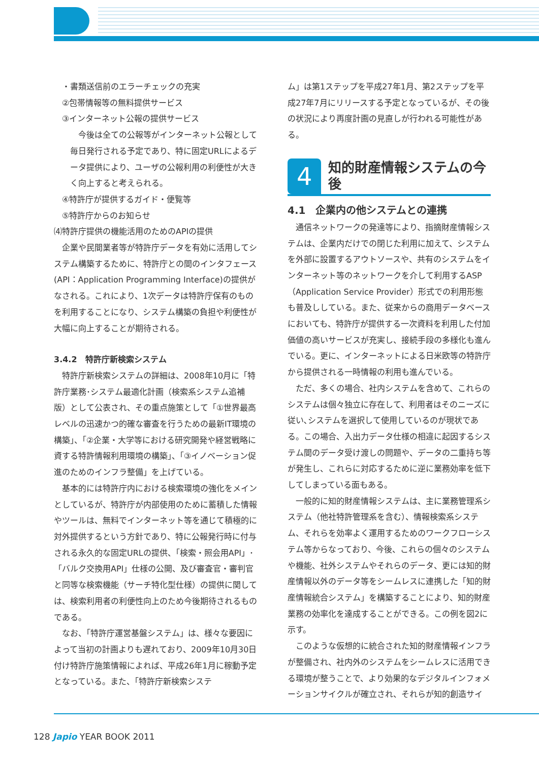・書類送信前のエラーチェックの充実
　②包帯情報等の無料提供サービス
　③インターネット公報の提供サービス
　今後は全ての公報等がインターネット公報として毎日発行される予定であり、特に固定URLによるデータ提供により、ユーザの公報利用の利便性が大きく向上すると考えられる。
　④特許庁が提供するガイド・便覧等
　⑤特許庁からのお知らせ
⑷特許庁提供の機能活用のためのAPIの提供
企業や民間業者等が特許庁データを有効に活用してシステム構築するために、特許庁との間のインタフェース(API：Application Programming Interface)の提供がなされる。これにより、1次データは特許庁保有のものを利用することになり、システム構築の負担や利便性が大幅に向上することが期待される。
3.4.2　特許庁新検索システム
特許庁新検索システムの詳細は、2008年10月に「特許庁業務･システム最適化計画（検索系システム追補版）として公表され、その重点施策として「①世界最高レベルの迅速かつ的確な審査を行うための最新IT環境の構築」、「②企業・大学等における研究開発や経営戦略に資する特許情報利用環境の構築」、「③イノベーション促進のためのインフラ整備」を上げている。
基本的には特許庁内における検索環境の強化をメインとしているが、特許庁が内部使用のために蓄積した情報やツールは、無料でインターネット等を通じて積極的に対外提供するという方針であり、特に公報発行時に付与される永久的な固定URLの提供、「検索・照会用API」･「バルク交換用API」仕様の公開、及び審査官・審判官と同等な検索機能（サーチ特化型仕様）の提供に関しては、検索利用者の利便性向上のため今後期待されるものである。
なお、「特許庁運営基盤システム」は、様々な要因によって当初の計画よりも遅れており、2009年10月30日付け特許庁施策情報によれば、平成26年1月に稼動予定となっている。また、「特許庁新検索システ
ム」は第1ステップを平成27年1月、第2ステップを平成27年7月にリリースする予定となっているが、その後の状況により再度計画の見直しが行われる可能性がある。
4
知的財産情報システムの今後
4.1　企業内の他システムとの連携
通信ネットワークの発達等により、指摘財産情報システムは、企業内だけでの閉じた利用に加えて、システムを外部に設置するアウトソースや、共有のシステムをインターネット等のネットワークを介して利用するASP（Application Service Provider）形式での利用形態も普及ししている。また、従来からの商用データベースにおいても、特許庁が提供する一次資料を利用した付加価値の高いサービスが充実し、接続手段の多様化も進んでいる。更に、インターネットによる日米欧等の特許庁から提供される一時情報の利用も進んでいる。
ただ、多くの場合、社内システムを含めて、これらのシステムは個々独立に存在して、利用者はそのニーズに従い､システムを選択して使用しているのが現状である。この場合、入出力データ仕様の相違に起因するシステム間のデータ受け渡しの問題や、データの二重持ち等が発生し、これらに対応するために逆に業務効率を低下してしまっている面もある。
一般的に知的財産情報システムは、主に業務管理系システム（他社特許管理系を含む）、情報検索系システム、それらを効率よく運用するためのワークフローシステム等からなっており、今後、これらの個々のシステムや機能、社外システムやそれらのデータ、更には知的財産情報以外のデータ等をシームレスに連携した「知的財産情報統合システム」を構築することにより、知的財産業務の効率化を達成することができる。この例を図2に示す。
このような仮想的に統合された知的財産情報インフラが整備され、社内外のシステムをシームレスに活用できる環境が整うことで、より効果的なデジタルインフォメーションサイクルが確立され、それらが知的創造サイ
128 Japio YEAR BOOK 2011